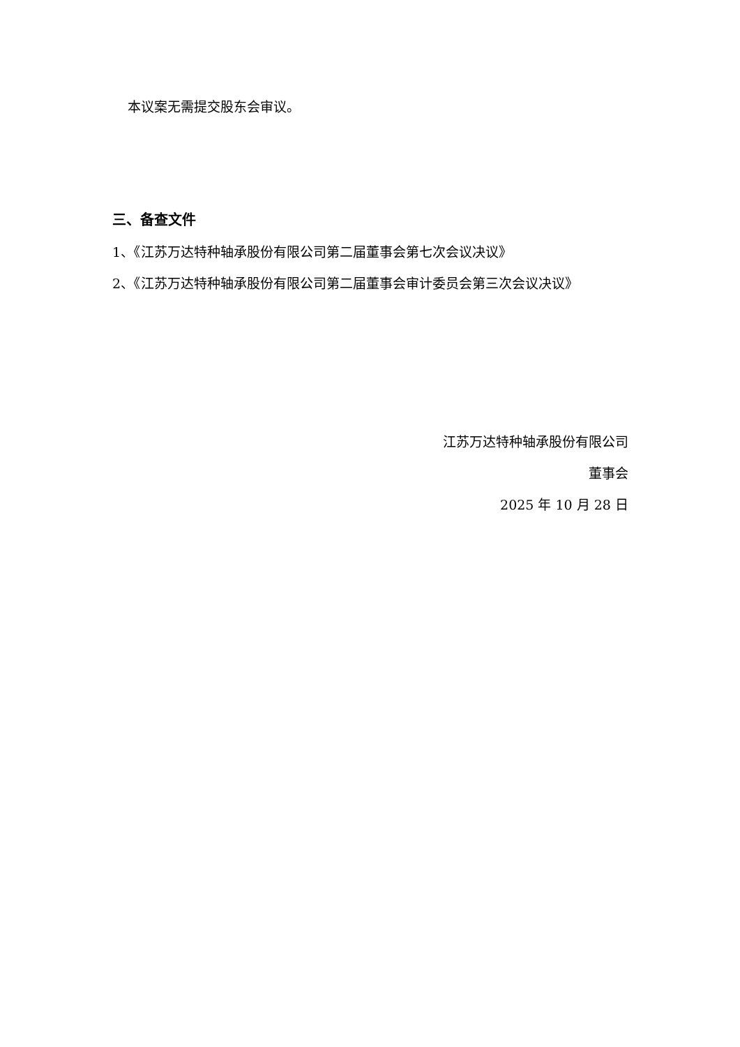本议案无需提交股东会审议。
三、备查文件
1、《江苏万达特种轴承股份有限公司第二届董事会第七次会议决议》
2、《江苏万达特种轴承股份有限公司第二届董事会审计委员会第三次会议决议》
江苏万达特种轴承股份有限公司
董事会
2025 年 10 月 28 日